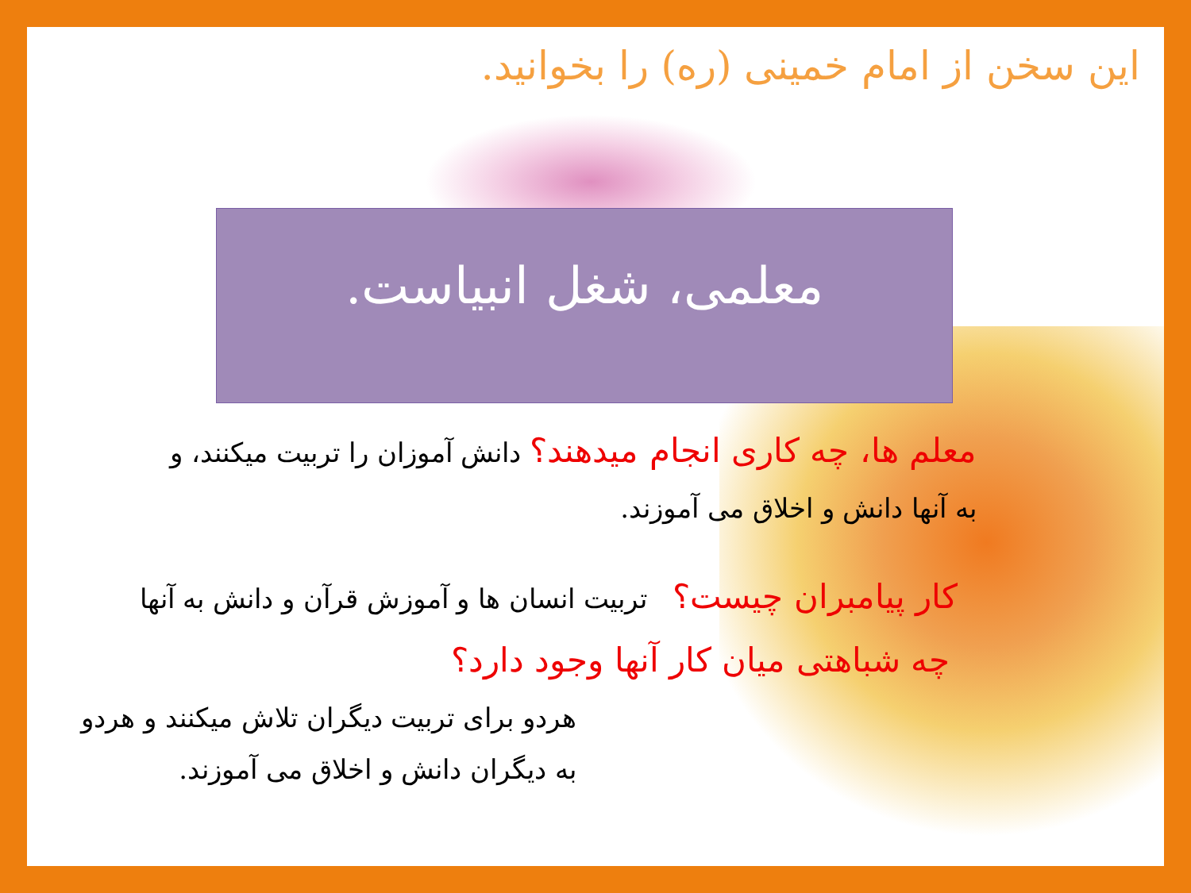این سخن از امام خمینی (ره) را بخوانید.
معلمی، شغل انبیاست.
معلم ها، چه کاری انجام میدهند؟ دانش آموزان را تربیت میکنند، و به آنها دانش و اخلاق می آموزند.
کار پیامبران چیست؟ تربیت انسان ها و آموزش قرآن و دانش به آنها
چه شباهتی میان کار آنها وجود دارد؟
هردو برای تربیت دیگران تلاش میکنند و هردو به دیگران دانش و اخلاق می آموزند.